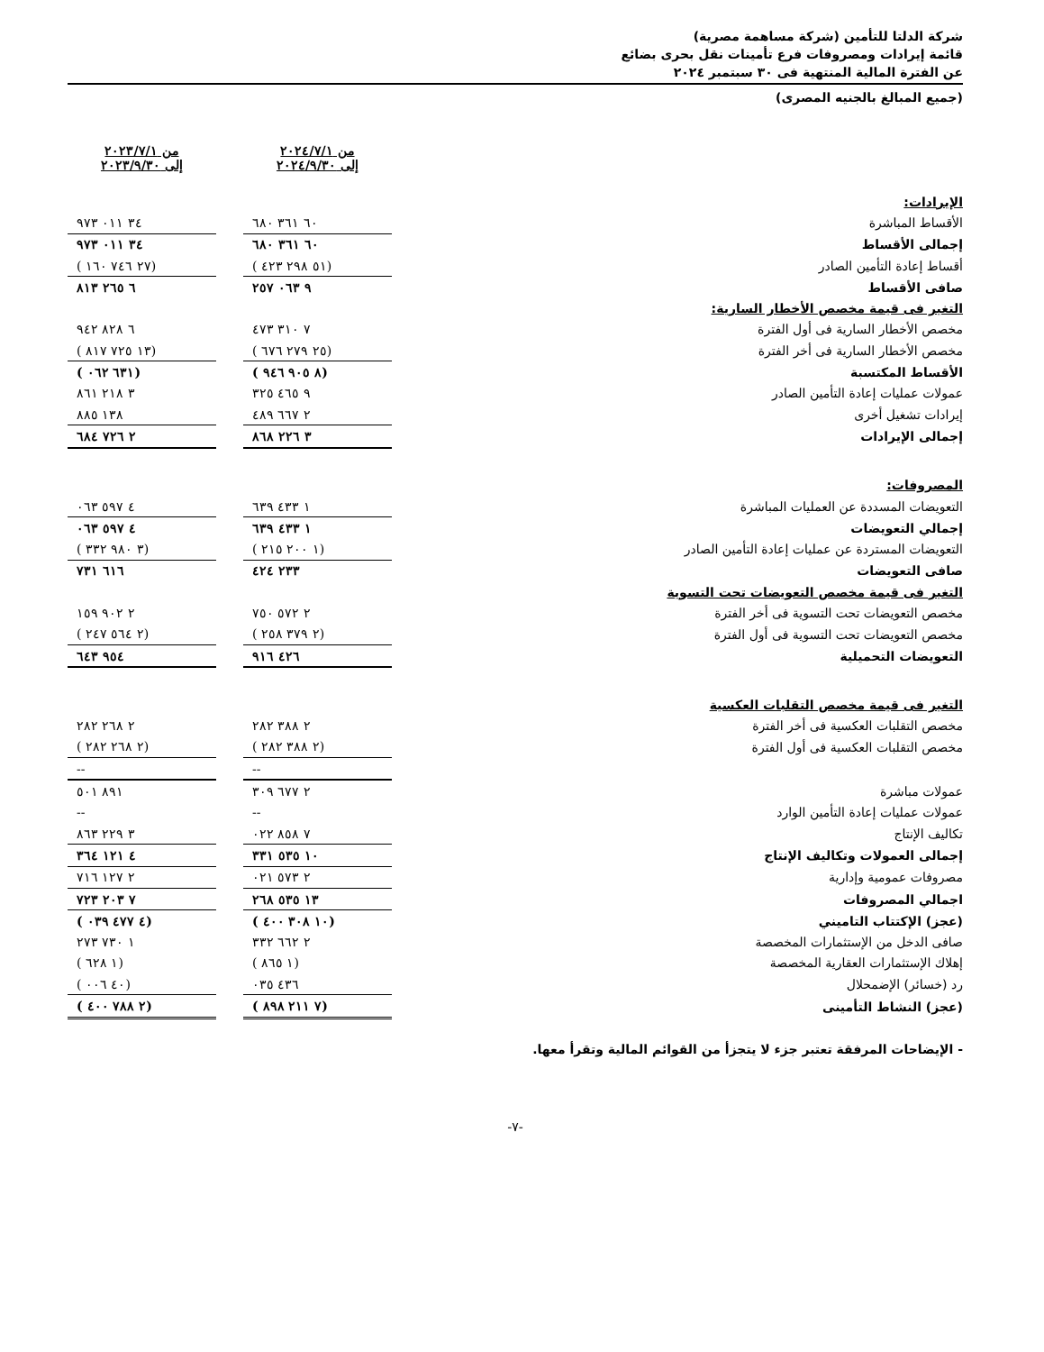شركة الدلتا للتأمين (شركة مساهمة مصرية)
قائمة إيرادات ومصروفات فرع تأمينات نقل بحرى بضائع
عن الفترة المالية المنتهية فى ٣٠ سبتمبر ٢٠٢٤
(جميع المبالغ بالجنيه المصرى)
| | من ٢٠٢٤/٧/١ إلى ٢٠٢٤/٩/٣٠ | | من ٢٠٢٣/٧/١ إلى ٢٠٢٣/٩/٣٠ |
| الإيرادات: | | | |
| الأقساط المباشرة | ٦٠ ٣٦١ ٦٨٠ | | ٣٤ ٠١١ ٩٧٣ |
| إجمالى الأقساط | ٦٠ ٣٦١ ٦٨٠ | | ٣٤ ٠١١ ٩٧٣ |
| أقساط إعادة التأمين الصادر | (٥١ ٢٩٨ ٤٢٣ ) | | (٢٧ ٧٤٦ ١٦٠ ) |
| صافى الأقساط | ٩ ٠٦٣ ٢٥٧ | | ٦ ٢٦٥ ٨١٣ |
| التغير فى قيمة مخصص الأخطار السارية: | | | |
| مخصص الأخطار السارية فى أول الفترة | ٧ ٣١٠ ٤٧٣ | | ٦ ٨٢٨ ٩٤٢ |
| مخصص الأخطار السارية فى أخر الفترة | (٢٥ ٢٧٩ ٦٧٦ ) | | (١٣ ٧٢٥ ٨١٧ ) |
| الأقساط المكتسبة | (٨ ٩٠٥ ٩٤٦ ) | | (٦٣١ ٠٦٢ ) |
| عمولات عمليات إعادة التأمين الصادر | ٩ ٤٦٥ ٣٢٥ | | ٣ ٢١٨ ٨٦١ |
| إيرادات تشغيل أخرى | ٢ ٦٦٧ ٤٨٩ | | ١٣٨ ٨٨٥ |
| إجمالى الإيرادات | ٣ ٢٢٦ ٨٦٨ | | ٢ ٧٢٦ ٦٨٤ |
| المصروفات: | | | |
| التعويضات المسددة عن العمليات المباشرة | ١ ٤٣٣ ٦٣٩ | | ٤ ٥٩٧ ٠٦٣ |
| إجمالي التعويضات | ١ ٤٣٣ ٦٣٩ | | ٤ ٥٩٧ ٠٦٣ |
| التعويضات المستردة عن عمليات إعادة التأمين الصادر | (١ ٢٠٠ ٢١٥ ) | | (٣ ٩٨٠ ٣٣٢ ) |
| صافى التعويضات | ٢٣٣ ٤٢٤ | | ٦١٦ ٧٣١ |
| التغير فى قيمة مخصص التعويضات تحت التسوية | | | |
| مخصص التعويضات تحت التسوية فى أخر الفترة | ٢ ٥٧٢ ٧٥٠ | | ٢ ٩٠٢ ١٥٩ |
| مخصص التعويضات تحت التسوية فى أول الفترة | (٢ ٣٧٩ ٢٥٨ ) | | (٢ ٥٦٤ ٢٤٧ ) |
| التعويضات التحميلية | ٤٢٦ ٩١٦ | | ٩٥٤ ٦٤٣ |
| التغير فى قيمة مخصص التقلبات العكسية | | | |
| مخصص التقلبات العكسية فى أخر الفترة | ٢ ٣٨٨ ٢٨٢ | | ٢ ٢٦٨ ٢٨٢ |
| مخصص التقلبات العكسية فى أول الفترة | (٢ ٣٨٨ ٢٨٢ ) | | (٢ ٢٦٨ ٢٨٢ ) |
| | -- | | -- |
| عمولات مباشرة | ٢ ٦٧٧ ٣٠٩ | | ٨٩١ ٥٠١ |
| عمولات عمليات إعادة التأمين الوارد | -- | | -- |
| تكاليف الإنتاج | ٧ ٨٥٨ ٠٢٢ | | ٣ ٢٢٩ ٨٦٣ |
| إجمالى العمولات وتكاليف الإنتاج | ١٠ ٥٣٥ ٣٣١ | | ٤ ١٢١ ٣٦٤ |
| مصروفات عمومية وإدارية | ٢ ٥٧٣ ٠٢١ | | ٢ ١٢٧ ٧١٦ |
| اجمالي المصروفات | ١٣ ٥٣٥ ٢٦٨ | | ٧ ٢٠٣ ٧٢٣ |
| (عجز) الإكتتاب التاميني | (١٠ ٣٠٨ ٤٠٠ ) | | (٤ ٤٧٧ ٠٣٩ ) |
| صافى الدخل من الإستثمارات المخصصة | ٢ ٦٦٢ ٣٣٢ | | ١ ٧٣٠ ٢٧٣ |
| إهلاك الإستثمارات العقارية المخصصة | (١ ٨٦٥ ) | | (١ ٦٢٨ ) |
| رد (خسائر) الإضمحلال | ٤٣٦ ٠٣٥ | | (٤٠ ٠٠٦ ) |
| (عجز) النشاط التأمينى | (٧ ٢١١ ٨٩٨ ) | | (٢ ٧٨٨ ٤٠٠ ) |
- الإيضاحات المرفقة تعتبر جزء لا يتجزأ من القوائم المالية وتقرأ معها.
-٧-